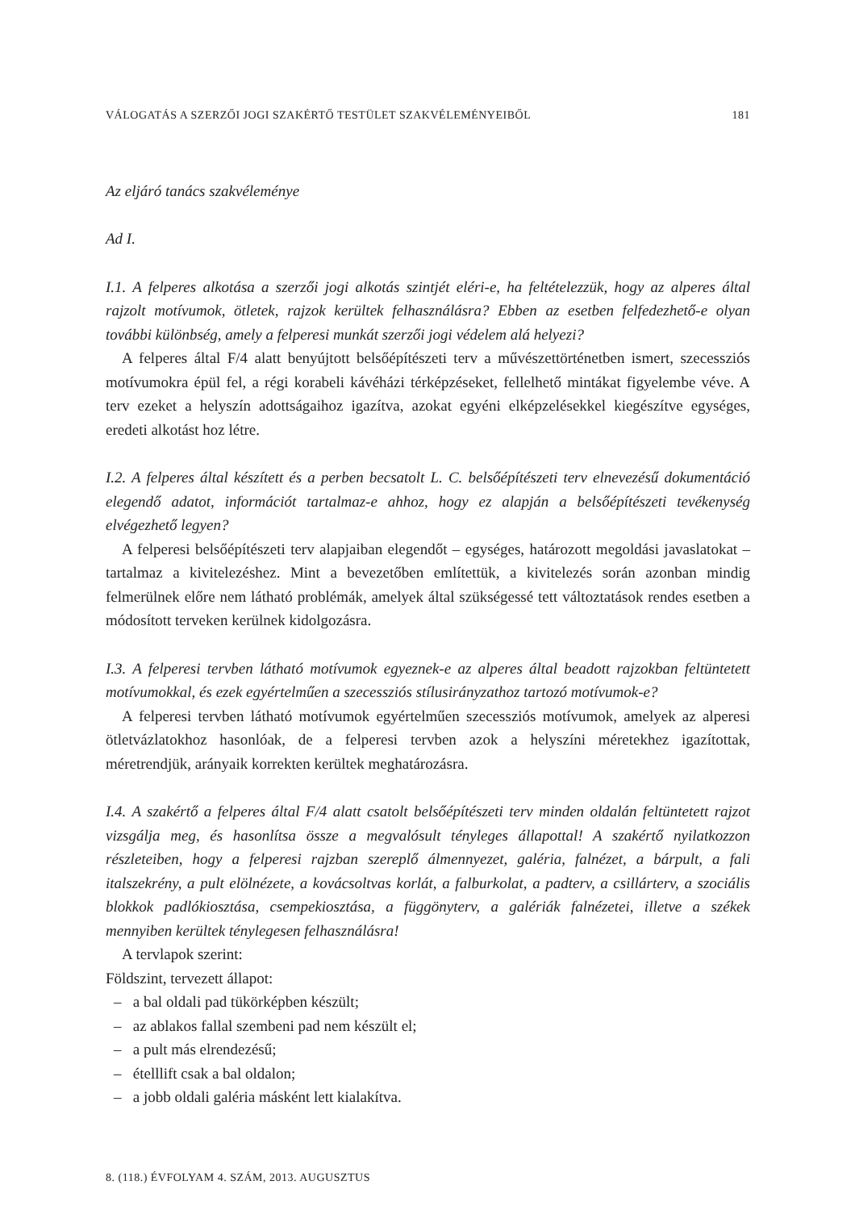VÁLOGATÁS A SZERZŐI JOGI SZAKÉRTŐ TESTÜLET SZAKVÉLEMÉNYEIBŐL 181
Az eljáró tanács szakvéleménye
Ad I.
I.1. A felperes alkotása a szerzői jogi alkotás szintjét eléri-e, ha feltételezzük, hogy az alperes által rajzolt motívumok, ötletek, rajzok kerültek felhasználásra? Ebben az esetben felfedezhető-e olyan további különbség, amely a felperesi munkát szerzői jogi védelem alá helyezi?
A felperes által F/4 alatt benyújtott belsőépítészeti terv a művészettörténetben ismert, szecessziós motívumokra épül fel, a régi korabeli kávéházi térképzéseket, fellelhető mintákat figyelembe véve. A terv ezeket a helyszín adottságaihoz igazítva, azokat egyéni elképzelésekkel kiegészítve egységes, eredeti alkotást hoz létre.
I.2. A felperes által készített és a perben becsatolt L. C. belsőépítészeti terv elnevezésű dokumentáció elegendő adatot, információt tartalmaz-e ahhoz, hogy ez alapján a belsőépítészeti tevékenység elvégezhető legyen?
A felperesi belsőépítészeti terv alapjaiban elegendőt – egységes, határozott megoldási javaslatokat – tartalmaz a kivitelezéshez. Mint a bevezetőben említettük, a kivitelezés során azonban mindig felmerülnek előre nem látható problémák, amelyek által szükségessé tett változtatások rendes esetben a módosított terveken kerülnek kidolgozásra.
I.3. A felperesi tervben látható motívumok egyeznek-e az alperes által beadott rajzokban feltüntetett motívumokkal, és ezek egyértelműen a szecessziós stílusirányzathoz tartozó motívumok-e?
A felperesi tervben látható motívumok egyértelműen szecessziós motívumok, amelyek az alperesi ötletvázlatokhoz hasonlóak, de a felperesi tervben azok a helyszíni méretekhez igazítottak, méretrendjük, arányaik korrekten kerültek meghatározásra.
I.4. A szakértő a felperes által F/4 alatt csatolt belsőépítészeti terv minden oldalán feltüntetett rajzot vizsgálja meg, és hasonlítsa össze a megvalósult tényleges állapottal! A szakértő nyilatkozzon részleteiben, hogy a felperesi rajzban szereplő álmennyezet, galéria, falnézet, a bárpult, a fali italszekrény, a pult elölnézete, a kovácsoltvas korlát, a falburkolat, a padterv, a csillárterv, a szociális blokkok padlókiosztása, csempekiosztása, a függönyterv, a galériák falnézetei, illetve a székek mennyiben kerültek ténylegesen felhasználásra!
A tervlapok szerint:
Földszint, tervezett állapot:
– a bal oldali pad tükörképben készült;
– az ablakos fallal szembeni pad nem készült el;
– a pult más elrendezésű;
– ételllift csak a bal oldalon;
– a jobb oldali galéria másként lett kialakítva.
8. (118.) ÉVFOLYAM 4. SZÁM, 2013. AUGUSZTUS